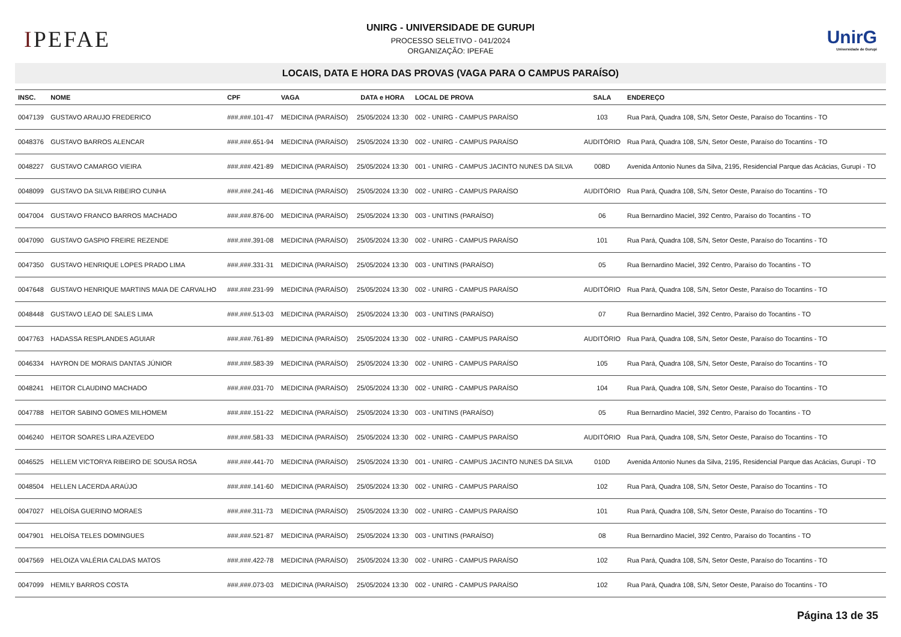IPEFAE
UNIRG - UNIVERSIDADE DE GURUPI
PROCESSO SELETIVO - 041/2024
ORGANIZAÇÃO: IPEFAE
UnirG
Universidade de Gurupi
LOCAIS, DATA E HORA DAS PROVAS (VAGA PARA O CAMPUS PARAÍSO)
| INSC. | NOME | CPF | VAGA | DATA e HORA | LOCAL DE PROVA | SALA | ENDEREÇO |
| --- | --- | --- | --- | --- | --- | --- | --- |
| 0047139 | GUSTAVO ARAUJO FREDERICO | ###.###.101-47 | MEDICINA (PARAÍSO) | 25/05/2024 13:30 | 002 - UNIRG - CAMPUS PARAÍSO | 103 | Rua Pará, Quadra 108, S/N, Setor Oeste, Paraíso do Tocantins - TO |
| 0048376 | GUSTAVO BARROS ALENCAR | ###.###.651-94 | MEDICINA (PARAÍSO) | 25/05/2024 13:30 | 002 - UNIRG - CAMPUS PARAÍSO | AUDITÓRIO | Rua Pará, Quadra 108, S/N, Setor Oeste, Paraíso do Tocantins - TO |
| 0048227 | GUSTAVO CAMARGO VIEIRA | ###.###.421-89 | MEDICINA (PARAÍSO) | 25/05/2024 13:30 | 001 - UNIRG - CAMPUS JACINTO NUNES DA SILVA | 008D | Avenida Antonio Nunes da Silva, 2195, Residencial Parque das Acácias, Gurupi - TO |
| 0048099 | GUSTAVO DA SILVA RIBEIRO CUNHA | ###.###.241-46 | MEDICINA (PARAÍSO) | 25/05/2024 13:30 | 002 - UNIRG - CAMPUS PARAÍSO | AUDITÓRIO | Rua Pará, Quadra 108, S/N, Setor Oeste, Paraíso do Tocantins - TO |
| 0047004 | GUSTAVO FRANCO BARROS MACHADO | ###.###.876-00 | MEDICINA (PARAÍSO) | 25/05/2024 13:30 | 003 - UNITINS (PARAÍSO) | 06 | Rua Bernardino Maciel, 392 Centro, Paraíso do Tocantins - TO |
| 0047090 | GUSTAVO GASPIO FREIRE REZENDE | ###.###.391-08 | MEDICINA (PARAÍSO) | 25/05/2024 13:30 | 002 - UNIRG - CAMPUS PARAÍSO | 101 | Rua Pará, Quadra 108, S/N, Setor Oeste, Paraíso do Tocantins - TO |
| 0047350 | GUSTAVO HENRIQUE LOPES PRADO LIMA | ###.###.331-31 | MEDICINA (PARAÍSO) | 25/05/2024 13:30 | 003 - UNITINS (PARAÍSO) | 05 | Rua Bernardino Maciel, 392 Centro, Paraíso do Tocantins - TO |
| 0047648 | GUSTAVO HENRIQUE MARTINS MAIA DE CARVALHO | ###.###.231-99 | MEDICINA (PARAÍSO) | 25/05/2024 13:30 | 002 - UNIRG - CAMPUS PARAÍSO | AUDITÓRIO | Rua Pará, Quadra 108, S/N, Setor Oeste, Paraíso do Tocantins - TO |
| 0048448 | GUSTAVO LEAO DE SALES LIMA | ###.###.513-03 | MEDICINA (PARAÍSO) | 25/05/2024 13:30 | 003 - UNITINS (PARAÍSO) | 07 | Rua Bernardino Maciel, 392 Centro, Paraíso do Tocantins - TO |
| 0047763 | HADASSA RESPLANDES AGUIAR | ###.###.761-89 | MEDICINA (PARAÍSO) | 25/05/2024 13:30 | 002 - UNIRG - CAMPUS PARAÍSO | AUDITÓRIO | Rua Pará, Quadra 108, S/N, Setor Oeste, Paraíso do Tocantins - TO |
| 0046334 | HAYRON DE MORAIS DANTAS JÚNIOR | ###.###.583-39 | MEDICINA (PARAÍSO) | 25/05/2024 13:30 | 002 - UNIRG - CAMPUS PARAÍSO | 105 | Rua Pará, Quadra 108, S/N, Setor Oeste, Paraíso do Tocantins - TO |
| 0048241 | HEITOR CLAUDINO MACHADO | ###.###.031-70 | MEDICINA (PARAÍSO) | 25/05/2024 13:30 | 002 - UNIRG - CAMPUS PARAÍSO | 104 | Rua Pará, Quadra 108, S/N, Setor Oeste, Paraíso do Tocantins - TO |
| 0047788 | HEITOR SABINO GOMES MILHOMEM | ###.###.151-22 | MEDICINA (PARAÍSO) | 25/05/2024 13:30 | 003 - UNITINS (PARAÍSO) | 05 | Rua Bernardino Maciel, 392 Centro, Paraíso do Tocantins - TO |
| 0046240 | HEITOR SOARES LIRA AZEVEDO | ###.###.581-33 | MEDICINA (PARAÍSO) | 25/05/2024 13:30 | 002 - UNIRG - CAMPUS PARAÍSO | AUDITÓRIO | Rua Pará, Quadra 108, S/N, Setor Oeste, Paraíso do Tocantins - TO |
| 0046525 | HELLEM VICTORYA RIBEIRO DE SOUSA ROSA | ###.###.441-70 | MEDICINA (PARAÍSO) | 25/05/2024 13:30 | 001 - UNIRG - CAMPUS JACINTO NUNES DA SILVA | 010D | Avenida Antonio Nunes da Silva, 2195, Residencial Parque das Acácias, Gurupi - TO |
| 0048504 | HELLEN LACERDA ARAÚJO | ###.###.141-60 | MEDICINA (PARAÍSO) | 25/05/2024 13:30 | 002 - UNIRG - CAMPUS PARAÍSO | 102 | Rua Pará, Quadra 108, S/N, Setor Oeste, Paraíso do Tocantins - TO |
| 0047027 | HELOÍSA GUERINO MORAES | ###.###.311-73 | MEDICINA (PARAÍSO) | 25/05/2024 13:30 | 002 - UNIRG - CAMPUS PARAÍSO | 101 | Rua Pará, Quadra 108, S/N, Setor Oeste, Paraíso do Tocantins - TO |
| 0047901 | HELOÍSA TELES DOMINGUES | ###.###.521-87 | MEDICINA (PARAÍSO) | 25/05/2024 13:30 | 003 - UNITINS (PARAÍSO) | 08 | Rua Bernardino Maciel, 392 Centro, Paraíso do Tocantins - TO |
| 0047569 | HELOIZA VALÉRIA CALDAS MATOS | ###.###.422-78 | MEDICINA (PARAÍSO) | 25/05/2024 13:30 | 002 - UNIRG - CAMPUS PARAÍSO | 102 | Rua Pará, Quadra 108, S/N, Setor Oeste, Paraíso do Tocantins - TO |
| 0047099 | HEMILY BARROS COSTA | ###.###.073-03 | MEDICINA (PARAÍSO) | 25/05/2024 13:30 | 002 - UNIRG - CAMPUS PARAÍSO | 102 | Rua Pará, Quadra 108, S/N, Setor Oeste, Paraíso do Tocantins - TO |
Página 13 de 35